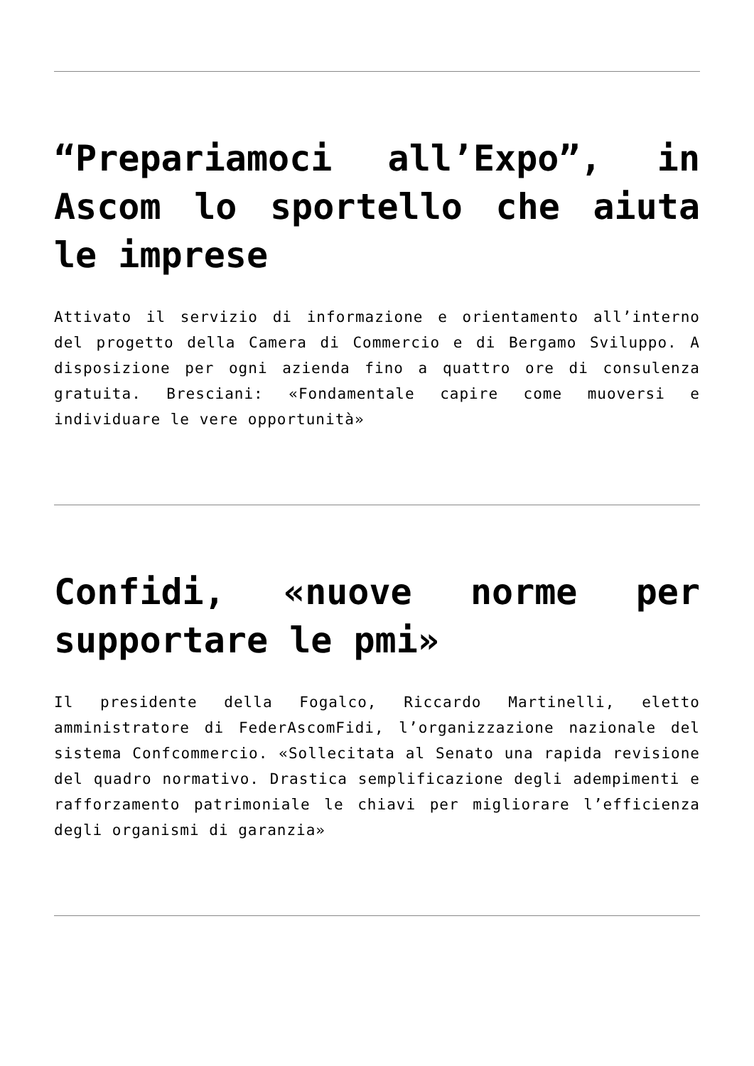“Prepariamoci all’Expo”, in Ascom lo sportello che aiuta le imprese
Attivato il servizio di informazione e orientamento all’interno del progetto della Camera di Commercio e di Bergamo Sviluppo. A disposizione per ogni azienda fino a quattro ore di consulenza gratuita. Bresciani: «Fondamentale capire come muoversi e individuare le vere opportunità»
Confidi, «nuove norme per supportare le pmi»
Il presidente della Fogalco, Riccardo Martinelli, eletto amministratore di FederAscomFidi, l’organizzazione nazionale del sistema Confcommercio. «Sollecitata al Senato una rapida revisione del quadro normativo. Drastica semplificazione degli adempimenti e rafforzamento patrimoniale le chiavi per migliorare l’efficienza degli organismi di garanzia»